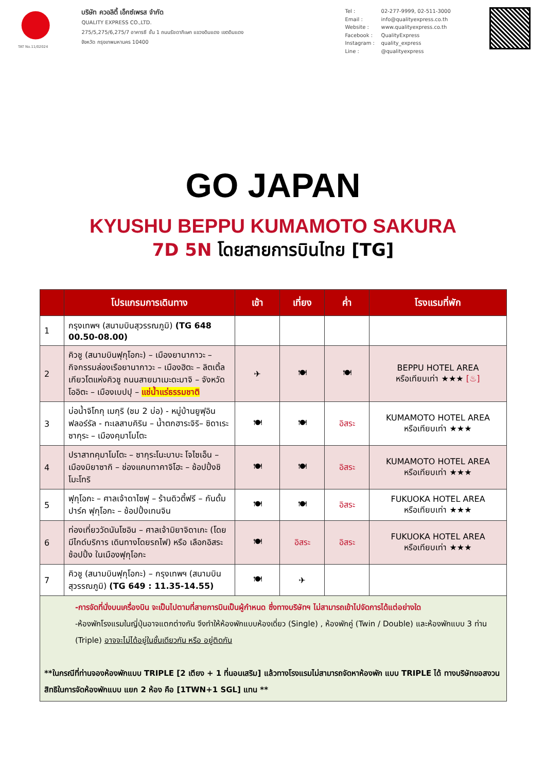TAT No.11/02024
บริษัท ควอลิตี้ เอ็กซ์เพรส จำกัด
QUALITY EXPRESS CO.,LTD.
275/5,275/6,275/7 อาคารซี ชั้น 1 ถนนรัชดาภิเษก แขวงดินแดง เขตดินแดง
จังหวัด กรุงเทพมหานคร 10400
Tel : 02-277-9999, 02-511-3000 Email : info@qualityexpress.co.th Website : www.qualityexpress.co.th Facebook : QualityExpress Instagram : quality_express Line : @qualityexpress
GO JAPAN
KYUSHU BEPPU KUMAMOTO SAKURA
7D 5N โดยสายการบินไทย [TG]
| | โปรแกรมการเดินทาง | เช้า | เที่ยง | ค่ำ | โรงแรมที่พัก |
| --- | --- | --- | --- | --- | --- |
| 1 | กรุงเทพฯ (สนามบินสุวรรณภูมิ) (TG 648 00.50-08.00) | | | | |
| 2 | คิวชู (สนามบินฟุกุโอกะ) – เมืองยานากาวะ – กิจกรรมล่องเรือยานากาวะ – เมืองฮิตะ – ลิตเติ้ลเกียวโตแห่งคิวชู ถนนสายมาเมะดะมาจิ – จังหวัดโออิตะ – เมืองเบปปุ – แช่น้ำแร่ธรรมชาติ | ✈ | 🍽 | 🍽 | BEPPU HOTEL AREA หรือเทียบเท่า ★★★ [♨] |
| 3 | บ่อน้ำจิโกกุ เมกุริ (ชม 2 บ่อ) - หมู่บ้านยูฟุอิน ฟลอร์รัล - ทะเลสาบคิริน – น้ำตกฮาระจิริ– ซิดาเระซากุระ – เมืองคุมาโมโตะ | 🍽 | 🍽 | อิสระ | KUMAMOTO HOTEL AREA หรือเทียบเท่า ★★★ |
| 4 | ปราสาทคุมาโมโตะ – ซากุระโนะบาบะ โจไซเอ็น – เมืองมิยาซากิ – ช่องแคบทาคาจิโฮะ – ช้อปปิ้งชิโมะโทริ | 🍽 | 🍽 | อิสระ | KUMAMOTO HOTEL AREA หรือเทียบเท่า ★★★ |
| 5 | ฟุกุโอกะ – ศาลเจ้าดาไซฟุ – ร้านดิวตี้ฟรี – กันดั้ม ปาร์ค ฟุกุโอกะ – ช้อปปิ้งเทนจิน | 🍽 | 🍽 | อิสระ | FUKUOKA HOTEL AREA หรือเทียบเท่า ★★★ |
| 6 | ท่องเที่ยววัดนันโซอิน – ศาลเจ้ามิยาจิดาเกะ (โดยมีไกด์บริการ เดินทางโดยรถไฟ) หรือ เลือกอิสระช้อปปิ้ง ในเมืองฟุกุโอกะ | 🍽 | อิสระ | อิสระ | FUKUOKA HOTEL AREA หรือเทียบเท่า ★★★ |
| 7 | คิวชู (สนามบินฟุกุโอกะ) – กรุงเทพฯ (สนามบินสุวรรณภูมิ) (TG 649 : 11.35-14.55) | 🍽 | ✈ | | |
| -การจัดที่นั่งบนเครื่องบิน จะเป็นไปตามที่สายการบินเป็นผู้กำหนด ซึ่งทางบริษัทฯ ไม่สามารถเข้าไปจัดการได้แต่อย่างใด -ห้องพักโรงแรมในญี่ปุ่นอาจแตกต่างกัน จึงทำให้ห้องพักแบบห้องเดี่ยว (Single) , ห้องพักคู่ (Twin / Double) และห้องพักแบบ 3 ท่าน (Triple) อาจจะไม่ได้อยู่ในชั้นเดียวกัน หรือ อยู่ติดกัน **ในกรณีที่ท่านจองห้องพักแบบ TRIPLE [2 เตียง + 1 ที่นอนเสริม] แล้วทางโรงแรมไม่สามารถจัดหาห้องพัก แบบ TRIPLE ได้ ทางบริษัทขอสงวนสิทธิในการจัดห้องพักแบบ แยก 2 ห้อง คือ [1TWN+1 SGL] แทน ** | | | | | |